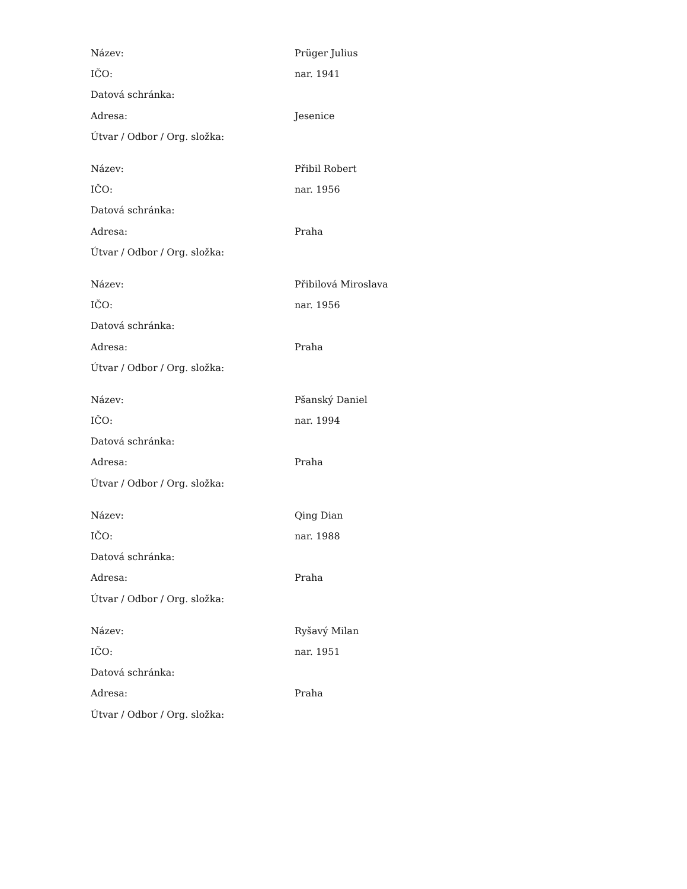| Název: | Prüger Julius |
| IČO: | nar. 1941 |
| Datová schránka: | |
| Adresa: | Jesenice |
| Útvar / Odbor / Org. složka: | |
| Název: | Přibil Robert |
| IČO: | nar. 1956 |
| Datová schránka: | |
| Adresa: | Praha |
| Útvar / Odbor / Org. složka: | |
| Název: | Přibilová Miroslava |
| IČO: | nar. 1956 |
| Datová schránka: | |
| Adresa: | Praha |
| Útvar / Odbor / Org. složka: | |
| Název: | Pšanský Daniel |
| IČO: | nar. 1994 |
| Datová schránka: | |
| Adresa: | Praha |
| Útvar / Odbor / Org. složka: | |
| Název: | Qing Dian |
| IČO: | nar. 1988 |
| Datová schránka: | |
| Adresa: | Praha |
| Útvar / Odbor / Org. složka: | |
| Název: | Ryšavý Milan |
| IČO: | nar. 1951 |
| Datová schránka: | |
| Adresa: | Praha |
| Útvar / Odbor / Org. složka: | |